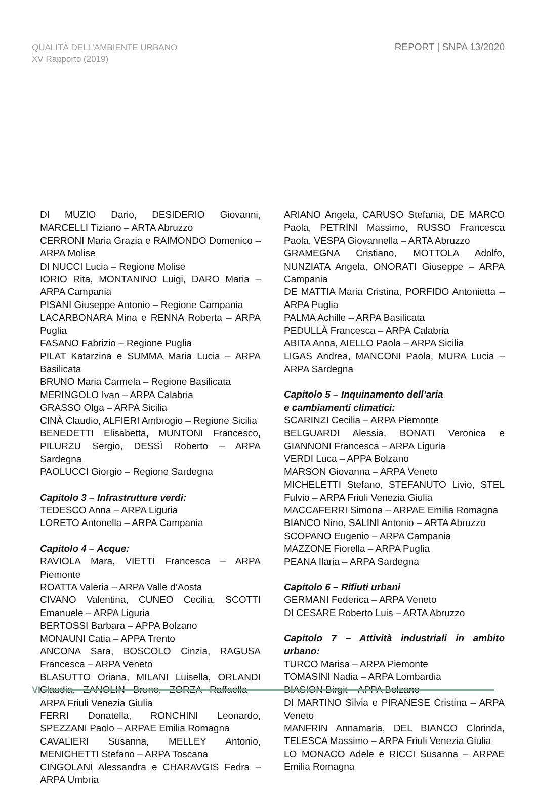QUALITÀ DELL’AMBIENTE URBANO
XV Rapporto (2019)
REPORT | SNPA 13/2020
DI MUZIO Dario, DESIDERIO Giovanni, MARCELLI Tiziano – ARTA Abruzzo
CERRONI Maria Grazia e RAIMONDO Domenico – ARPA Molise
DI NUCCI Lucia – Regione Molise
IORIO Rita, MONTANINO Luigi, DARO Maria – ARPA Campania
PISANI Giuseppe Antonio – Regione Campania
LACARBONARA Mina e RENNA Roberta – ARPA Puglia
FASANO Fabrizio – Regione Puglia
PILAT Katarzina e SUMMA Maria Lucia – ARPA Basilicata
BRUNO Maria Carmela – Regione Basilicata
MERINGOLO Ivan – ARPA Calabria
GRASSO Olga – ARPA Sicilia
CINÀ Claudio, ALFIERI Ambrogio – Regione Sicilia
BENEDETTI Elisabetta, MUNTONI Francesco, PILURZU Sergio, DESSÌ Roberto – ARPA Sardegna
PAOLUCCI Giorgio – Regione Sardegna
Capitolo 3 – Infrastrutture verdi:
TEDESCO Anna – ARPA Liguria
LORETO Antonella – ARPA Campania
Capitolo 4 – Acque:
RAVIOLA Mara, VIETTI Francesca – ARPA Piemonte
ROATTA Valeria – ARPA Valle d’Aosta
CIVANO Valentina, CUNEO Cecilia, SCOTTI Emanuele – ARPA Liguria
BERTOSSI Barbara – APPA Bolzano
MONAUNI Catia – APPA Trento
ANCONA Sara, BOSCOLO Cinzia, RAGUSA Francesca – ARPA Veneto
BLASUTTO Oriana, MILANI Luisella, ORLANDI Claudia, ZANOLIN Bruno, ZORZA Raffaella – ARPA Friuli Venezia Giulia
FERRI Donatella, RONCHINI Leonardo, SPEZZANI Paolo – ARPAE Emilia Romagna
CAVALIERI Susanna, MELLEY Antonio, MENICHETTI Stefano – ARPA Toscana
CINGOLANI Alessandra e CHARAVGIS Fedra – ARPA Umbria
ARIANO Angela, CARUSO Stefania, DE MARCO Paola, PETRINI Massimo, RUSSO Francesca Paola, VESPA Giovannella – ARTA Abruzzo
GRAMEGNA Cristiano, MOTTOLA Adolfo, NUNZIATA Angela, ONORATI Giuseppe – ARPA Campania
DE MATTIA Maria Cristina, PORFIDO Antonietta – ARPA Puglia
PALMA Achille – ARPA Basilicata
PEDULLÀ Francesca – ARPA Calabria
ABITA Anna, AIELLO Paola – ARPA Sicilia
LIGAS Andrea, MANCONI Paola, MURA Lucia – ARPA Sardegna
Capitolo 5 – Inquinamento dell’aria
e cambiamenti climatici:
SCARINZI Cecilia – ARPA Piemonte
BELGUARDI Alessia, BONATI Veronica e GIANNONI Francesca – ARPA Liguria
VERDI Luca – APPA Bolzano
MARSON Giovanna – ARPA Veneto
MICHELETTI Stefano, STEFANUTO Livio, STEL Fulvio – ARPA Friuli Venezia Giulia
MACCAFERRI Simona – ARPAE Emilia Romagna
BIANCO Nino, SALINI Antonio – ARTA Abruzzo
SCOPANO Eugenio – ARPA Campania
MAZZONE Fiorella – ARPA Puglia
PEANA Ilaria – ARPA Sardegna
Capitolo 6 – Rifiuti urbani
GERMANI Federica – ARPA Veneto
DI CESARE Roberto Luis – ARTA Abruzzo
Capitolo 7 – Attività industriali in ambito urbano:
TURCO Marisa – ARPA Piemonte
TOMASINI Nadia – ARPA Lombardia
BIASION Birgit – APPA Bolzano
DI MARTINO Silvia e PIRANESE Cristina – ARPA Veneto
MANFRIN Annamaria, DEL BIANCO Clorinda, TELESCA Massimo – ARPA Friuli Venezia Giulia
LO MONACO Adele e RICCI Susanna – ARPAE Emilia Romagna
VI